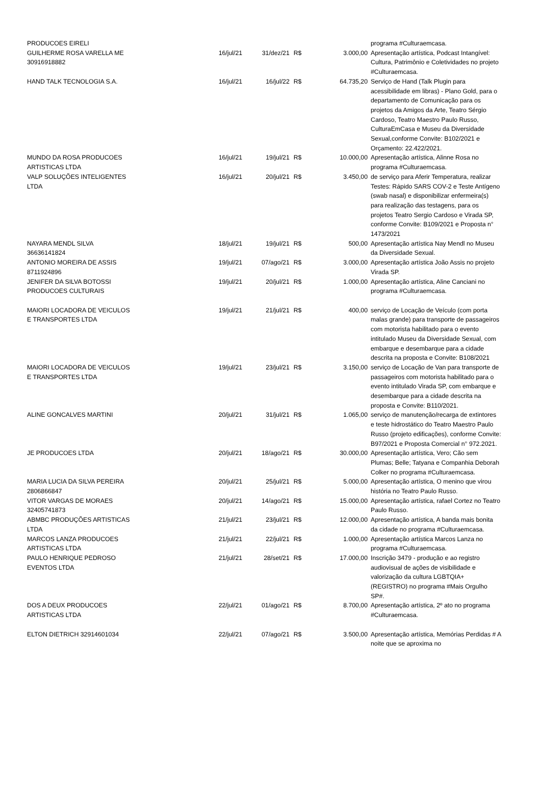| PRODUCOES EIRELI | | | | | programa #Culturaemcasa. |
| GUILHERME ROSA VARELLA ME 30916918882 | 16/jul/21 | 31/dez/21 | R$ | 3.000,00 | Apresentação artística, Podcast Intangível: Cultura, Patrimônio e Coletividades no projeto #Culturaemcasa. |
| HAND TALK TECNOLOGIA S.A. | 16/jul/21 | 16/jul/22 | R$ | 64.735,20 | Serviço de Hand (Talk Plugin para acessibilidade em libras) - Plano Gold, para o departamento de Comunicação para os projetos da Amigos da Arte, Teatro Sérgio Cardoso, Teatro Maestro Paulo Russo, CulturaEmCasa e Museu da Diversidade Sexual,conforme Convite: B102/2021 e Orçamento: 22.422/2021. |
| MUNDO DA ROSA PRODUCOES ARTISTICAS LTDA | 16/jul/21 | 19/jul/21 | R$ | 10.000,00 | Apresentação artística, Alinne Rosa no programa #Culturaemcasa. |
| VALP SOLUÇÕES INTELIGENTES LTDA | 16/jul/21 | 20/jul/21 | R$ | 3.450,00 | de serviço para Aferir Temperatura, realizar Testes: Rápido SARS COV-2 e Teste Antígeno (swab nasal) e disponibilizar enfermeira(s) para realização das testagens, para os projetos Teatro Sergio Cardoso e Virada SP, conforme Convite: B109/2021 e Proposta n° 1473/2021 |
| NAYARA MENDL SILVA 36636141824 | 18/jul/21 | 19/jul/21 | R$ | 500,00 | Apresentação artística Nay Mendl no Museu da Diversidade Sexual. |
| ANTONIO MOREIRA DE ASSIS 8711924896 | 19/jul/21 | 07/ago/21 | R$ | 3.000,00 | Apresentação artística João Assis no projeto Virada SP. |
| JENIFER DA SILVA BOTOSSI PRODUCOES CULTURAIS | 19/jul/21 | 20/jul/21 | R$ | 1.000,00 | Apresentação artística, Aline Canciani no programa #Culturaemcasa. |
| MAIORI LOCADORA DE VEICULOS E TRANSPORTES LTDA | 19/jul/21 | 21/jul/21 | R$ | 400,00 | serviço de Locação de Veículo (com porta malas grande) para transporte de passageiros com motorista habilitado para o evento intitulado Museu da Diversidade Sexual, com embarque e desembarque para a cidade descrita na proposta e Convite: B108/2021 |
| MAIORI LOCADORA DE VEICULOS E TRANSPORTES LTDA | 19/jul/21 | 23/jul/21 | R$ | 3.150,00 | serviço de Locação de Van para transporte de passageiros com motorista habilitado para o evento intitulado Virada SP, com embarque e desembarque para a cidade descrita na proposta e Convite: B110/2021. |
| ALINE GONCALVES MARTINI | 20/jul/21 | 31/jul/21 | R$ | 1.065,00 | serviço de manutenção/recarga de extintores e teste hidrostático do Teatro Maestro Paulo Russo (projeto edificações), conforme Convite: B97/2021 e Proposta Comercial n° 972.2021. |
| JE PRODUCOES LTDA | 20/jul/21 | 18/ago/21 | R$ | 30.000,00 | Apresentação artística, Vero; Cão sem Plumas; Belle; Tatyana e Companhia Deborah Colker no programa #Culturaemcasa. |
| MARIA LUCIA DA SILVA PEREIRA 2806866847 | 20/jul/21 | 25/jul/21 | R$ | 5.000,00 | Apresentação artística, O menino que virou história no Teatro Paulo Russo. |
| VITOR VARGAS DE MORAES 32405741873 | 20/jul/21 | 14/ago/21 | R$ | 15.000,00 | Apresentação artística, rafael Cortez no Teatro Paulo Russo. |
| ABMBC PRODUÇÕES ARTISTICAS LTDA | 21/jul/21 | 23/jul/21 | R$ | 12.000,00 | Apresentação artística, A banda mais bonita da cidade no programa #Culturaemcasa. |
| MARCOS LANZA PRODUCOES ARTISTICAS LTDA | 21/jul/21 | 22/jul/21 | R$ | 1.000,00 | Apresentação artística Marcos Lanza no programa #Culturaemcasa. |
| PAULO HENRIQUE PEDROSO EVENTOS LTDA | 21/jul/21 | 28/set/21 | R$ | 17.000,00 | Inscrição 3479 - produção e ao registro audiovisual de ações de visibilidade e valorização da cultura LGBTQIA+ (REGISTRO) no programa #Mais Orgulho SP#. |
| DOS A DEUX PRODUCOES ARTISTICAS LTDA | 22/jul/21 | 01/ago/21 | R$ | 8.700,00 | Apresentação artística, 2º ato no programa #Culturaemcasa. |
| ELTON DIETRICH 32914601034 | 22/jul/21 | 07/ago/21 | R$ | 3.500,00 | Apresentação artística, Memórias Perdidas # A noite que se aproxima no |